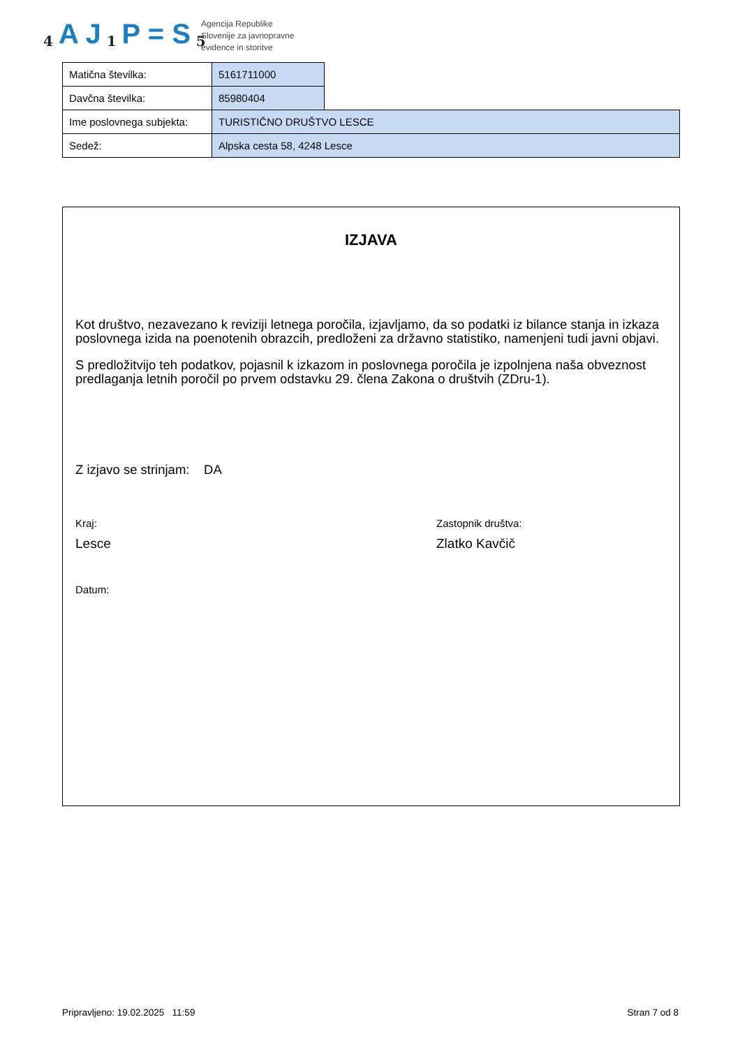4 A J 1 P = S 5
Agencija Republike
Slovenije za javnopravne
evidence in storitve
| Matična številka: | 5161711000 | |
| Davčna številka: | 85980404 | |
| Ime poslovnega subjekta: | TURISTIČNO DRUŠTVO LESCE | |
| Sedež: | Alpska cesta 58, 4248 Lesce | |
IZJAVA
Kot društvo, nezavezano k reviziji letnega poročila, izjavljamo, da so podatki iz bilance stanja in izkaza poslovnega izida na poenotenih obrazcih, predloženi za državno statistiko, namenjeni tudi javni objavi.
S predložitvijo teh podatkov, pojasnil k izkazom in poslovnega poročila je izpolnjena naša obveznost predlaganja letnih poročil po prvem odstavku 29. člena Zakona o društvih (ZDru-1).
Z izjavo se strinjam: DA
Kraj:
Lesce
Datum:
Zastopnik društva:
Zlatko Kavčič
Pripravljeno: 19.02.2025 11:59 Stran 7 od 8